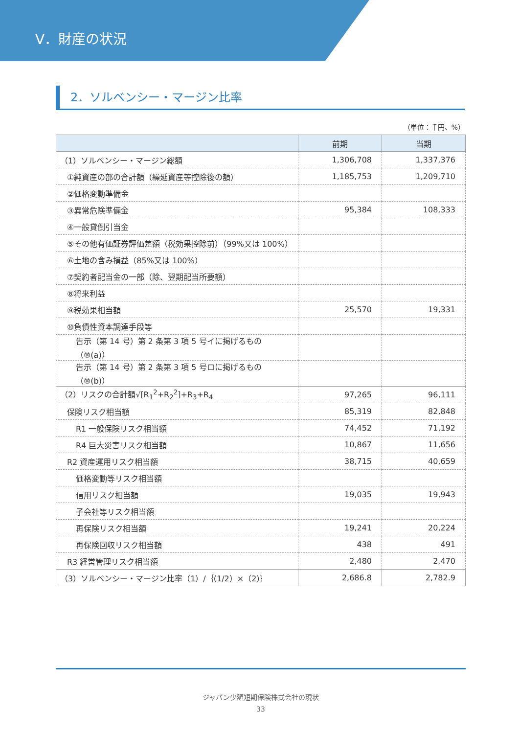V．財産の状況
2．ソルベンシー・マージン比率
（単位：千円、%）
| | 前期 | 当期 |
| --- | --- | --- |
| （1）ソルベンシー・マージン総額 | 1,306,708 | 1,337,376 |
| ①純資産の部の合計額（繰延資産等控除後の額） | 1,185,753 | 1,209,710 |
| ②価格変動準備金 | | |
| ③異常危険準備金 | 95,384 | 108,333 |
| ④一般貸倒引当金 | | |
| ⑤その他有価証券評価差額（税効果控除前）（99%又は 100%） | | |
| ⑥土地の含み損益（85%又は 100%） | | |
| ⑦契約者配当金の一部（除、翌期配当所要額） | | |
| ⑧将来利益 | | |
| ⑨税効果相当額 | 25,570 | 19,331 |
| ⑩負債性資本調達手段等 | | |
| 告示（第 14 号）第 2 条第 3 項 5 号イに掲げるもの（⑩(a)） | | |
| 告示（第 14 号）第 2 条第 3 項 5 号ロに掲げるもの（⑩(b)） | | |
| （2）リスクの合計額√[R<sub>1</sub><sup>2</sup>+R<sub>2</sub><sup>2</sup>]+R<sub>3</sub>+R<sub>4</sub> | 97,265 | 96,111 |
| 保険リスク相当額 | 85,319 | 82,848 |
| R1 一般保険リスク相当額 | 74,452 | 71,192 |
| R4 巨大災害リスク相当額 | 10,867 | 11,656 |
| R2 資産運用リスク相当額 | 38,715 | 40,659 |
| 価格変動等リスク相当額 | | |
| 信用リスク相当額 | 19,035 | 19,943 |
| 子会社等リスク相当額 | | |
| 再保険リスク相当額 | 19,241 | 20,224 |
| 再保険回収リスク相当額 | 438 | 491 |
| R3 経営管理リスク相当額 | 2,480 | 2,470 |
| （3）ソルベンシー・マージン比率（1）/｛(1/2）×（2)｝ | 2,686.8 | 2,782.9 |
ジャパン少額短期保険株式会社の現状
33